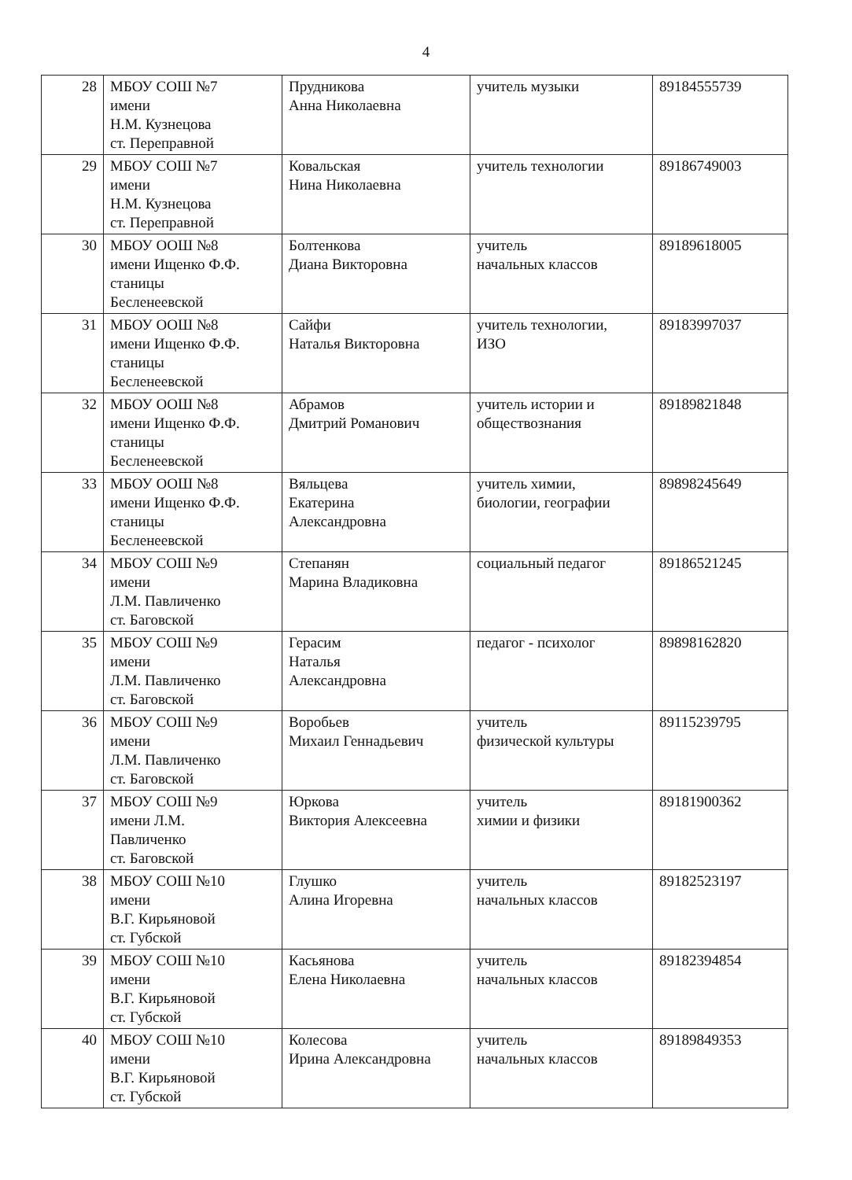4
| 28 | МБОУ СОШ №7 имени Н.М. Кузнецова ст. Переправной | Прудникова Анна Николаевна | учитель музыки | 89184555739 |
| 29 | МБОУ СОШ №7 имени Н.М. Кузнецова ст. Переправной | Ковальская Нина Николаевна | учитель технологии | 89186749003 |
| 30 | МБОУ ООШ №8 имени Ищенко Ф.Ф. станицы Бесленеевской | Болтенкова Диана Викторовна | учитель начальных классов | 89189618005 |
| 31 | МБОУ ООШ №8 имени Ищенко Ф.Ф. станицы Бесленеевской | Сайфи Наталья Викторовна | учитель технологии, ИЗО | 89183997037 |
| 32 | МБОУ ООШ №8 имени Ищенко Ф.Ф. станицы Бесленеевской | Абрамов Дмитрий Романович | учитель истории и обществознания | 89189821848 |
| 33 | МБОУ ООШ №8 имени Ищенко Ф.Ф. станицы Бесленеевской | Вяльцева Екатерина Александровна | учитель химии, биологии, географии | 89898245649 |
| 34 | МБОУ СОШ №9 имени Л.М. Павличенко ст. Баговской | Степанян Марина Владиковна | социальный педагог | 89186521245 |
| 35 | МБОУ СОШ №9 имени Л.М. Павличенко ст. Баговской | Герасим Наталья Александровна | педагог - психолог | 89898162820 |
| 36 | МБОУ СОШ №9 имени Л.М. Павличенко ст. Баговской | Воробьев Михаил Геннадьевич | учитель физической культуры | 89115239795 |
| 37 | МБОУ СОШ №9 имени Л.М. Павличенко ст. Баговской | Юркова Виктория Алексеевна | учитель химии и физики | 89181900362 |
| 38 | МБОУ СОШ №10 имени В.Г. Кирьяновой ст. Губской | Глушко Алина Игоревна | учитель начальных классов | 89182523197 |
| 39 | МБОУ СОШ №10 имени В.Г. Кирьяновой ст. Губской | Касьянова Елена Николаевна | учитель начальных классов | 89182394854 |
| 40 | МБОУ СОШ №10 имени В.Г. Кирьяновой ст. Губской | Колесова Ирина Александровна | учитель начальных классов | 89189849353 |